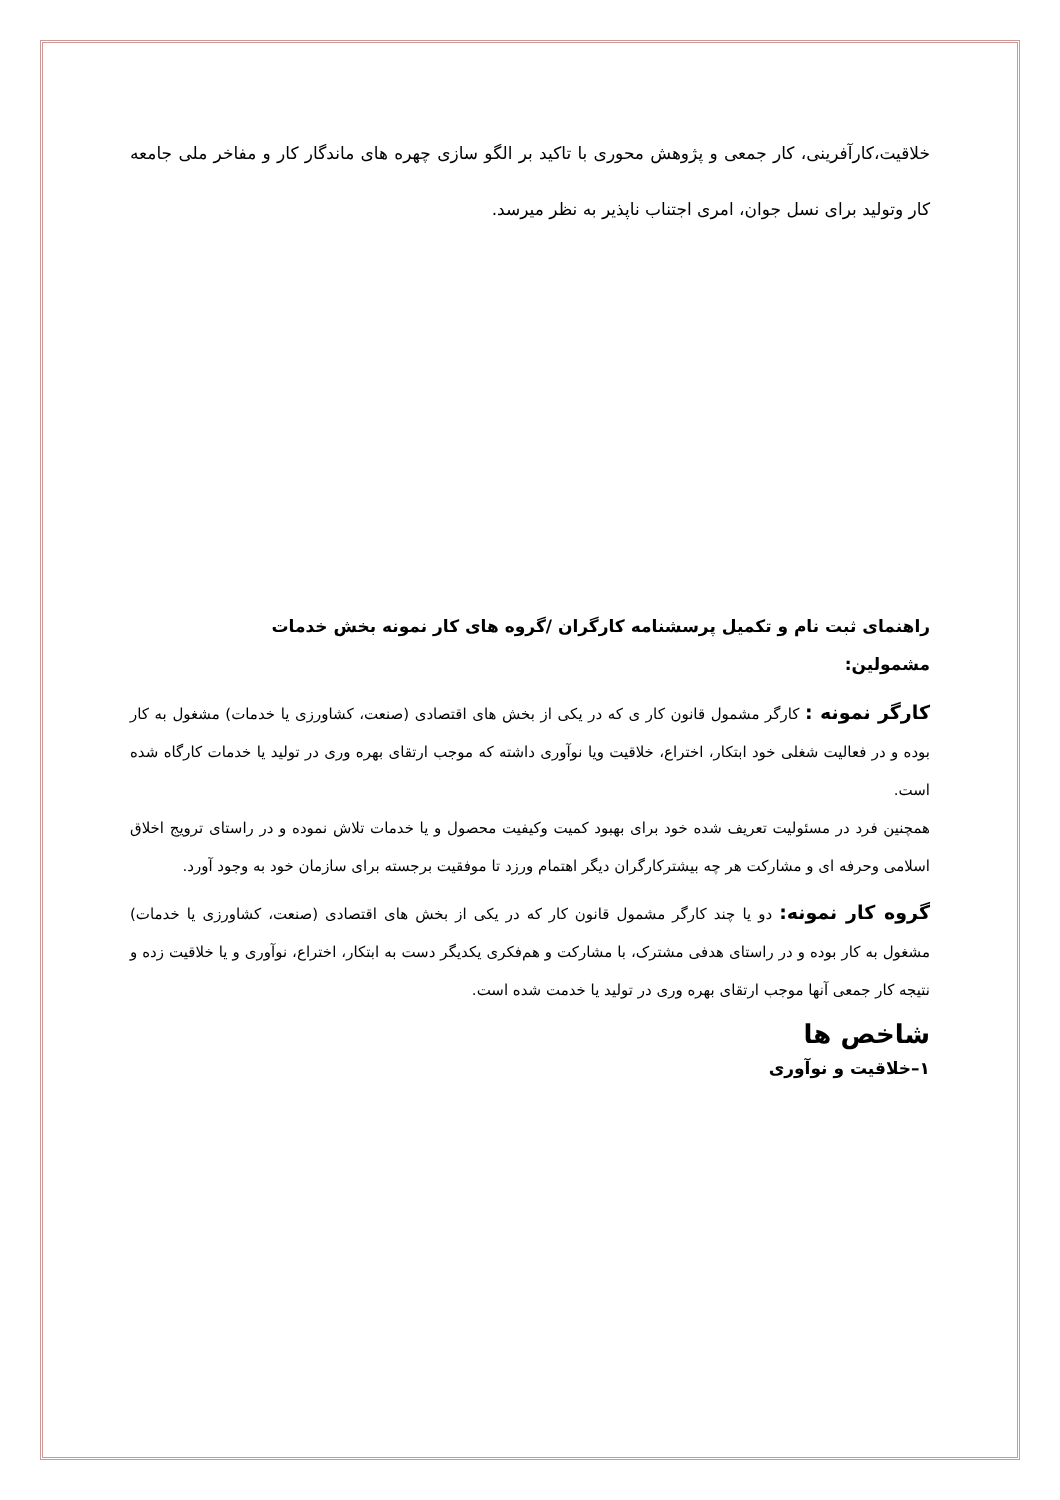خلاقیت،کارآفرینی، کار جمعی و پژوهش محوری با تاکید بر الگو سازی چهره های ماندگار کار و مفاخر ملی جامعه کار وتولید برای نسل جوان، امری اجتناب ناپذیر به نظر میرسد.
راهنمای ثبت نام و تکمیل پرسشنامه کارگران /گروه های کار نمونه بخش خدمات
مشمولین:
کارگر نمونه : کارگر مشمول قانون کار ی که در یکی از بخش های اقتصادی (صنعت، کشاورزی یا خدمات) مشغول به کار بوده و در فعالیت شغلی خود ابتکار، اختراع، خلاقیت ویا نوآوری داشته که موجب ارتقای بهره وری در تولید یا خدمات کارگاه شده است.
همچنین فرد در مسئولیت تعریف شده خود برای بهبود کمیت وکیفیت محصول و یا خدمات تلاش نموده و در راستای ترویج اخلاق اسلامی وحرفه ای و مشارکت هر چه بیشترکارگران دیگر اهتمام ورزد تا موفقیت برجسته برای سازمان خود به وجود آورد.
گروه کار نمونه: دو یا چند کارگر مشمول قانون کار که در یکی از بخش های اقتصادی (صنعت، کشاورزی یا خدمات) مشغول به کار بوده و در راستای هدفی مشترک، با مشارکت و هم‌فکری یکدیگر دست به ابتکار، اختراع، نوآوری و یا خلاقیت زده و نتیجه کار جمعی آنها موجب ارتقای بهره وری در تولید یا خدمت شده است.
شاخص ها
۱–خلاقیت و نوآوری